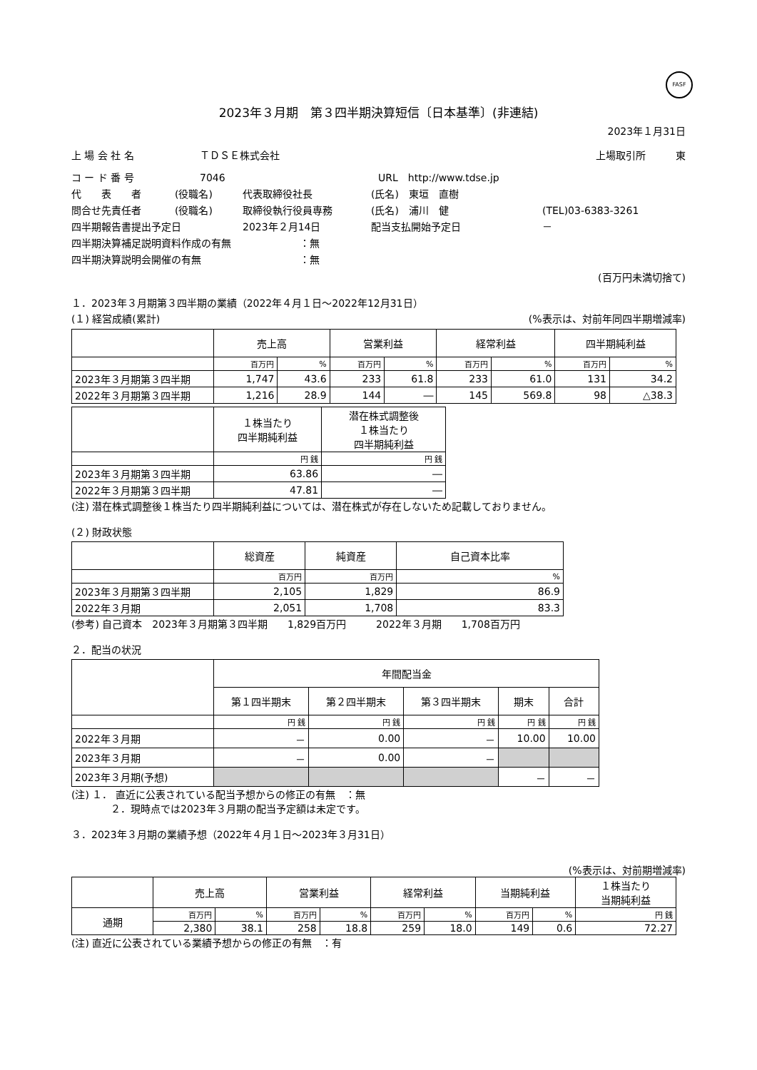FASF
2023年３月期　第３四半期決算短信〔日本基準〕(非連結)
2023年１月31日
上 場 会 社 名 ＴＤＳＥ株式会社 上場取引所　　　東
コ ー ド 番 号 7046 URL　http://www.tdse.jp
代　　表　　者 (役職名) 代表取締役社長 (氏名)　東垣　直樹
問合せ先責任者 (役職名) 取締役執行役員専務 (氏名)　浦川　健 (TEL)03-6383-3261
四半期報告書提出予定日 2023年２月14日 配当支払開始予定日 －
四半期決算補足説明資料作成の有無 ：無
四半期決算説明会開催の有無 ：無
(百万円未満切捨て)
１．2023年３月期第３四半期の業績（2022年４月１日～2022年12月31日）
(１) 経営成績(累計) (%表示は、対前年同四半期増減率)
| | 売上高 | | 営業利益 | | 経常利益 | | 四半期純利益 | |
| --- | --- | --- | --- | --- | --- | --- | --- | --- |
| | 百万円 | % | 百万円 | % | 百万円 | % | 百万円 | % |
| 2023年３月期第３四半期 | 1,747 | 43.6 | 233 | 61.8 | 233 | 61.0 | 131 | 34.2 |
| 2022年３月期第３四半期 | 1,216 | 28.9 | 144 | ― | 145 | 569.8 | 98 | △38.3 |
| | １株当たり 四半期純利益 | 潜在株式調整後 １株当たり 四半期純利益 |
| --- | --- | --- |
| | 円 銭 | 円 銭 |
| 2023年３月期第３四半期 | 63.86 | ― |
| 2022年３月期第３四半期 | 47.81 | ― |
(注) 潜在株式調整後１株当たり四半期純利益については、潜在株式が存在しないため記載しておりません。
(２) 財政状態
| | 総資産 | 純資産 | 自己資本比率 |
| --- | --- | --- | --- |
| | 百万円 | 百万円 | % |
| 2023年３月期第３四半期 | 2,105 | 1,829 | 86.9 |
| 2022年３月期 | 2,051 | 1,708 | 83.3 |
(参考) 自己資本　2023年３月期第３四半期　　1,829百万円　　　2022年３月期　　1,708百万円
２．配当の状況
| | 年間配当金 | | | | |
| --- | --- | --- | --- | --- | --- |
| | 第１四半期末 | 第２四半期末 | 第３四半期末 | 期末 | 合計 |
| | 円 銭 | 円 銭 | 円 銭 | 円 銭 | 円 銭 |
| 2022年３月期 | － | 0.00 | － | 10.00 | 10.00 |
| 2023年３月期 | － | 0.00 | － | | |
| 2023年３月期(予想) | | | | － | － |
(注) １． 直近に公表されている配当予想からの修正の有無　：無
２．現時点では2023年３月期の配当予定額は未定です。
３．2023年３月期の業績予想（2022年４月１日～2023年３月31日）
(%表示は、対前期増減率)
| | 売上高 | | 営業利益 | | 経常利益 | | 当期純利益 | | １株当たり 当期純利益 |
| --- | --- | --- | --- | --- | --- | --- | --- | --- | --- |
| 通期 | 百万円 | % | 百万円 | % | 百万円 | % | 百万円 | % | 円 銭 |
| | 2,380 | 38.1 | 258 | 18.8 | 259 | 18.0 | 149 | 0.6 | 72.27 |
(注) 直近に公表されている業績予想からの修正の有無　：有